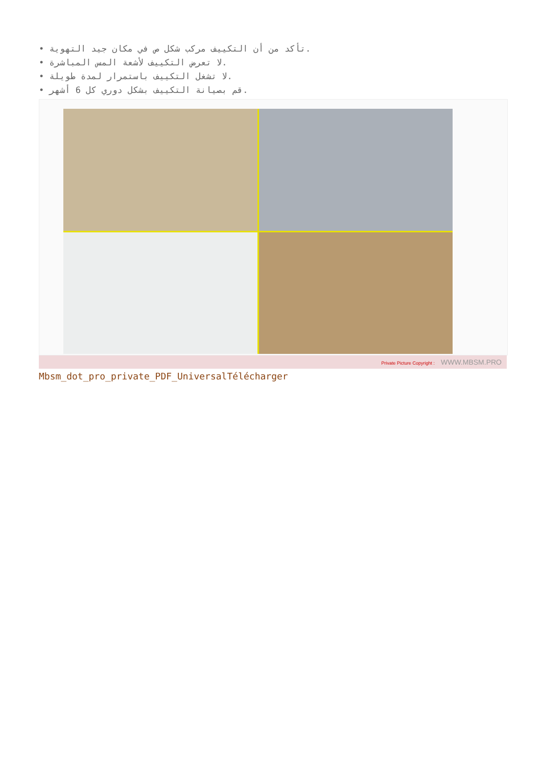• تأكد من أن التكييف مركب شكل ص في مكان جيد التهوية.
• لا تعرض التكييف لأشعة المس المباشرة.
• لا تشغل التكييف باستمرار لمدة طويلة.
• قم بصيانة التكييف بشكل دوري كل 6 أشهر.
Private Picture Copyright : WWW.MBSM.PRO
Mbsm_dot_pro_private_PDF_UniversalTélécharger